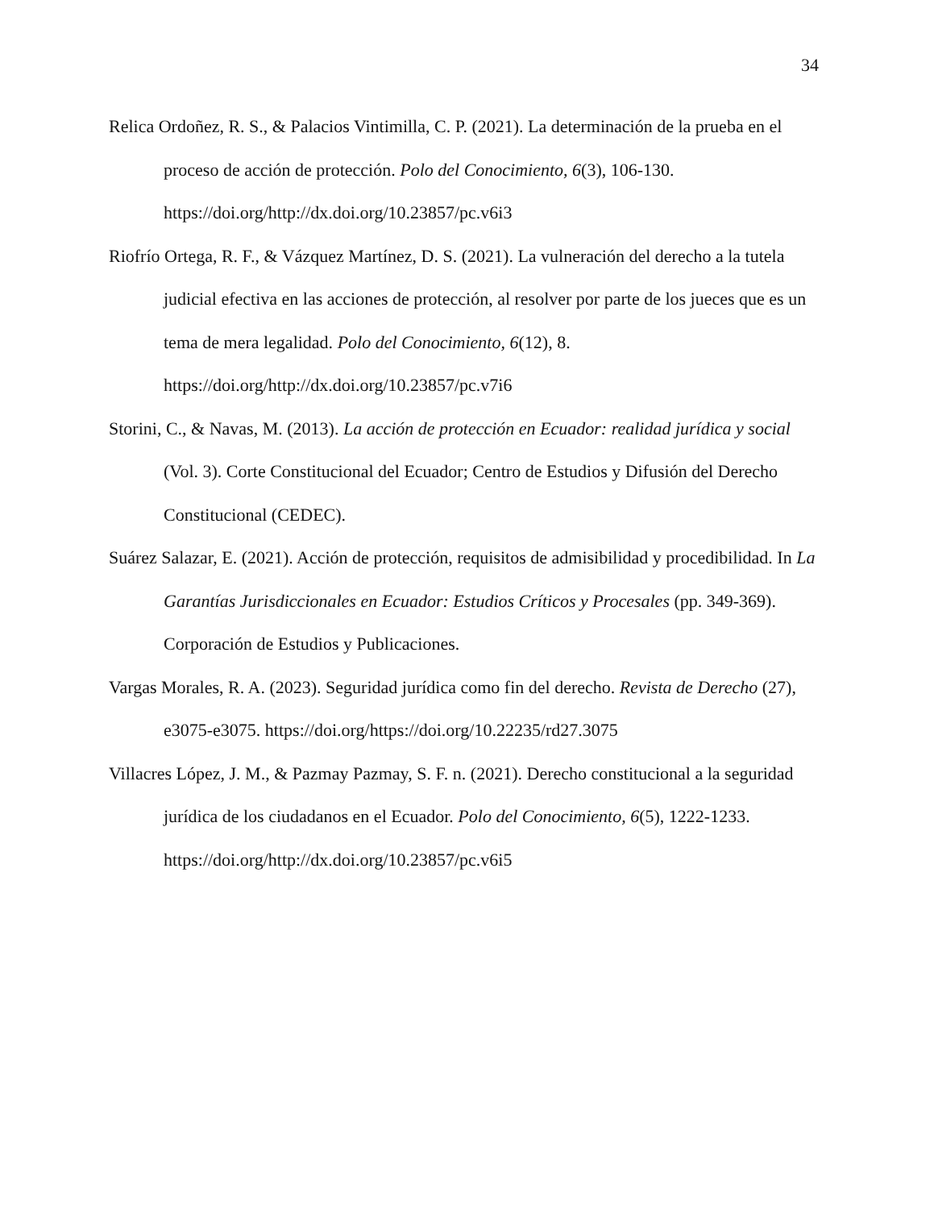34
Relica Ordoñez, R. S., & Palacios Vintimilla, C. P. (2021). La determinación de la prueba en el proceso de acción de protección. Polo del Conocimiento, 6(3), 106-130. https://doi.org/http://dx.doi.org/10.23857/pc.v6i3
Riofrío Ortega, R. F., & Vázquez Martínez, D. S. (2021). La vulneración del derecho a la tutela judicial efectiva en las acciones de protección, al resolver por parte de los jueces que es un tema de mera legalidad. Polo del Conocimiento, 6(12), 8. https://doi.org/http://dx.doi.org/10.23857/pc.v7i6
Storini, C., & Navas, M. (2013). La acción de protección en Ecuador: realidad jurídica y social (Vol. 3). Corte Constitucional del Ecuador; Centro de Estudios y Difusión del Derecho Constitucional (CEDEC).
Suárez Salazar, E. (2021). Acción de protección, requisitos de admisibilidad y procedibilidad. In La Garantías Jurisdiccionales en Ecuador: Estudios Críticos y Procesales (pp. 349-369). Corporación de Estudios y Publicaciones.
Vargas Morales, R. A. (2023). Seguridad jurídica como fin del derecho. Revista de Derecho (27), e3075-e3075. https://doi.org/https://doi.org/10.22235/rd27.3075
Villacres López, J. M., & Pazmay Pazmay, S. F. n. (2021). Derecho constitucional a la seguridad jurídica de los ciudadanos en el Ecuador. Polo del Conocimiento, 6(5), 1222-1233. https://doi.org/http://dx.doi.org/10.23857/pc.v6i5